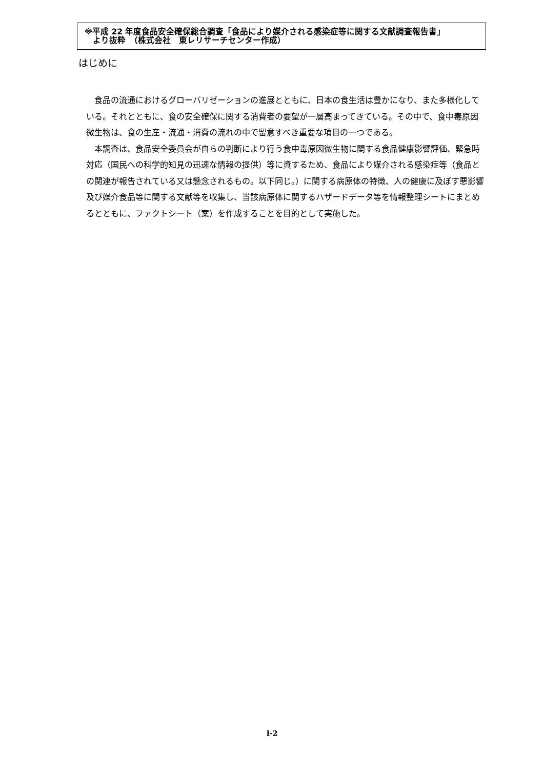※平成 22 年度食品安全確保総合調査「食品により媒介される感染症等に関する文献調査報告書」
より抜粋　（株式会社　東レリサーチセンター作成）
はじめに
食品の流通におけるグローバリゼーションの進展とともに、日本の食生活は豊かになり、また多様化している。それとともに、食の安全確保に関する消費者の要望が一層高まってきている。その中で、食中毒原因微生物は、食の生産・流通・消費の流れの中で留意すべき重要な項目の一つである。
本調査は、食品安全委員会が自らの判断により行う食中毒原因微生物に関する食品健康影響評価、緊急時対応（国民への科学的知見の迅速な情報の提供）等に資するため、食品により媒介される感染症等（食品との関連が報告されている又は懸念されるもの。以下同じ。）に関する病原体の特徴、人の健康に及ぼす悪影響及び媒介食品等に関する文献等を収集し、当該病原体に関するハザードデータ等を情報整理シートにまとめるとともに、ファクトシート（案）を作成することを目的として実施した。
I-2